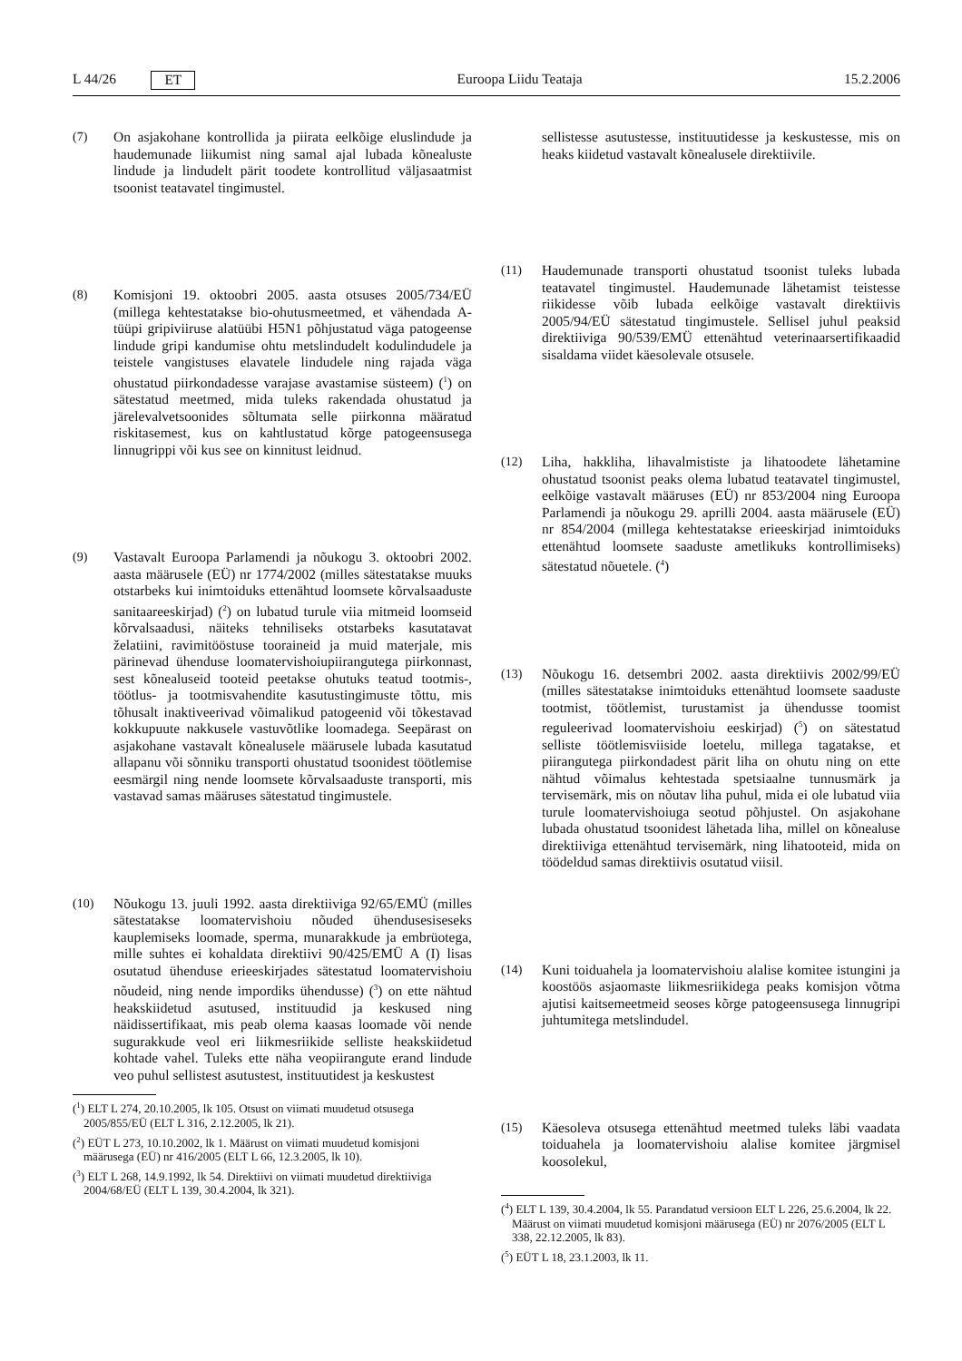L 44/26 ET Euroopa Liidu Teataja 15.2.2006
(7) On asjakohane kontrollida ja piirata eelkõige eluslindude ja haudemunade liikumist ning samal ajal lubada kõnealuste lindude ja lindudelt pärit toodete kontrollitud väljasaatmist tsoonist teatavatel tingimustel.
(8) Komisjoni 19. oktoobri 2005. aasta otsuses 2005/734/EÜ (millega kehtestatakse bio-ohutusmeetmed, et vähendada A-tüüpi gripiviiruse alatüübi H5N1 põhjustatud väga patogeense lindude gripi kandumise ohtu metslindudelt kodulindudele ja teistele vangistuses elavatele lindudele ning rajada väga ohustatud piirkondadesse varajase avastamise süsteem) (<sup>1</sup>) on sätestatud meetmed, mida tuleks rakendada ohustatud ja järelevalvetsoonides sõltumata selle piirkonna määratud riskitasemest, kus on kahtlustatud kõrge patogeensusega linnugrippi või kus see on kinnitust leidnud.
(9) Vastavalt Euroopa Parlamendi ja nõukogu 3. oktoobri 2002. aasta määrusele (EÜ) nr 1774/2002 (milles sätestatakse muuks otstarbeks kui inimtoiduks ettenähtud loomsete kõrvalsaaduste sanitaareeskirjad) (<sup>2</sup>) on lubatud turule viia mitmeid loomseid kõrvalsaadusi, näiteks tehniliseks otstarbeks kasutatavat želatiini, ravimitööstuse tooraineid ja muid materjale, mis pärinevad ühenduse loomatervishoiupiirangutega piirkonnast, sest kõnealuseid tooteid peetakse ohutuks teatud tootmis-, töötlus- ja tootmisvahendite kasutustingimuste tõttu, mis tõhusalt inaktiveerivad võimalikud patogeenid või tõkestavad kokkupuute nakkusele vastuvõtlike loomadega. Seepärast on asjakohane vastavalt kõnealusele määrusele lubada kasutatud allapanu või sõnniku transporti ohustatud tsoonidest töötlemise eesmärgil ning nende loomsete kõrvalsaaduste transporti, mis vastavad samas määruses sätestatud tingimustele.
(10) Nõukogu 13. juuli 1992. aasta direktiiviga 92/65/EMÜ (milles sätestatakse loomatervishoiu nõuded ühendusesiseseks kauplemiseks loomade, sperma, munarakkude ja embrüotega, mille suhtes ei kohaldata direktiivi 90/425/EMÜ A (I) lisas osutatud ühenduse erieeskirjades sätestatud loomatervishoiu nõudeid, ning nende impordiks ühendusse) (<sup>3</sup>) on ette nähtud heakskiidetud asutused, instituudid ja keskused ning näidissertifikaat, mis peab olema kaasas loomade või nende sugurakkude veol eri liikmesriikide selliste heakskiidetud kohtade vahel. Tuleks ette näha veopiirangute erand lindude veo puhul sellistest asutustest, instituutidest ja keskustest
(<sup>1</sup>) ELT L 274, 20.10.2005, lk 105. Otsust on viimati muudetud otsusega 2005/855/EÜ (ELT L 316, 2.12.2005, lk 21).
(<sup>2</sup>) EÜT L 273, 10.10.2002, lk 1. Määrust on viimati muudetud komisjoni määrusega (EÜ) nr 416/2005 (ELT L 66, 12.3.2005, lk 10).
(<sup>3</sup>) ELT L 268, 14.9.1992, lk 54. Direktiivi on viimati muudetud direktiiviga 2004/68/EÜ (ELT L 139, 30.4.2004, lk 321).
sellistesse asutustesse, instituutidesse ja keskustesse, mis on heaks kiidetud vastavalt kõnealusele direktiivile.
(11) Haudemunade transporti ohustatud tsoonist tuleks lubada teatavatel tingimustel. Haudemunade lähetamist teistesse riikidesse võib lubada eelkõige vastavalt direktiivis 2005/94/EÜ sätestatud tingimustele. Sellisel juhul peaksid direktiiviga 90/539/EMÜ ettenähtud veterinaarsertifikaadid sisaldama viidet käesolevale otsusele.
(12) Liha, hakkliha, lihavalmististe ja lihatoodete lähetamine ohustatud tsoonist peaks olema lubatud teatavatel tingimustel, eelkõige vastavalt määruses (EÜ) nr 853/2004 ning Euroopa Parlamendi ja nõukogu 29. aprilli 2004. aasta määrusele (EÜ) nr 854/2004 (millega kehtestatakse erieeskirjad inimtoiduks ettenähtud loomsete saaduste ametlikuks kontrollimiseks) sätestatud nõuetele. (<sup>4</sup>)
(13) Nõukogu 16. detsembri 2002. aasta direktiivis 2002/99/EÜ (milles sätestatakse inimtoiduks ettenähtud loomsete saaduste tootmist, töötlemist, turustamist ja ühendusse toomist reguleerivad loomatervishoiu eeskirjad) (<sup>5</sup>) on sätestatud selliste töötlemisviiside loetelu, millega tagatakse, et piirangutega piirkondadest pärit liha on ohutu ning on ette nähtud võimalus kehtestada spetsiaalne tunnusmärk ja tervisemärk, mis on nõutav liha puhul, mida ei ole lubatud viia turule loomatervishoiuga seotud põhjustel. On asjakohane lubada ohustatud tsoonidest lähetada liha, millel on kõnealuse direktiiviga ettenähtud tervisemärk, ning lihatooteid, mida on töödeldud samas direktiivis osutatud viisil.
(14) Kuni toiduahela ja loomatervishoiu alalise komitee istungini ja koostöös asjaomaste liikmesriikidega peaks komisjon võtma ajutisi kaitsemeetmeid seoses kõrge patogeensusega linnugripi juhtumitega metslindudel.
(15) Käesoleva otsusega ettenähtud meetmed tuleks läbi vaadata toiduahela ja loomatervishoiu alalise komitee järgmisel koosolekul,
(<sup>4</sup>) ELT L 139, 30.4.2004, lk 55. Parandatud versioon ELT L 226, 25.6.2004, lk 22. Määrust on viimati muudetud komisjoni määrusega (EÜ) nr 2076/2005 (ELT L 338, 22.12.2005, lk 83).
(<sup>5</sup>) EÜT L 18, 23.1.2003, lk 11.